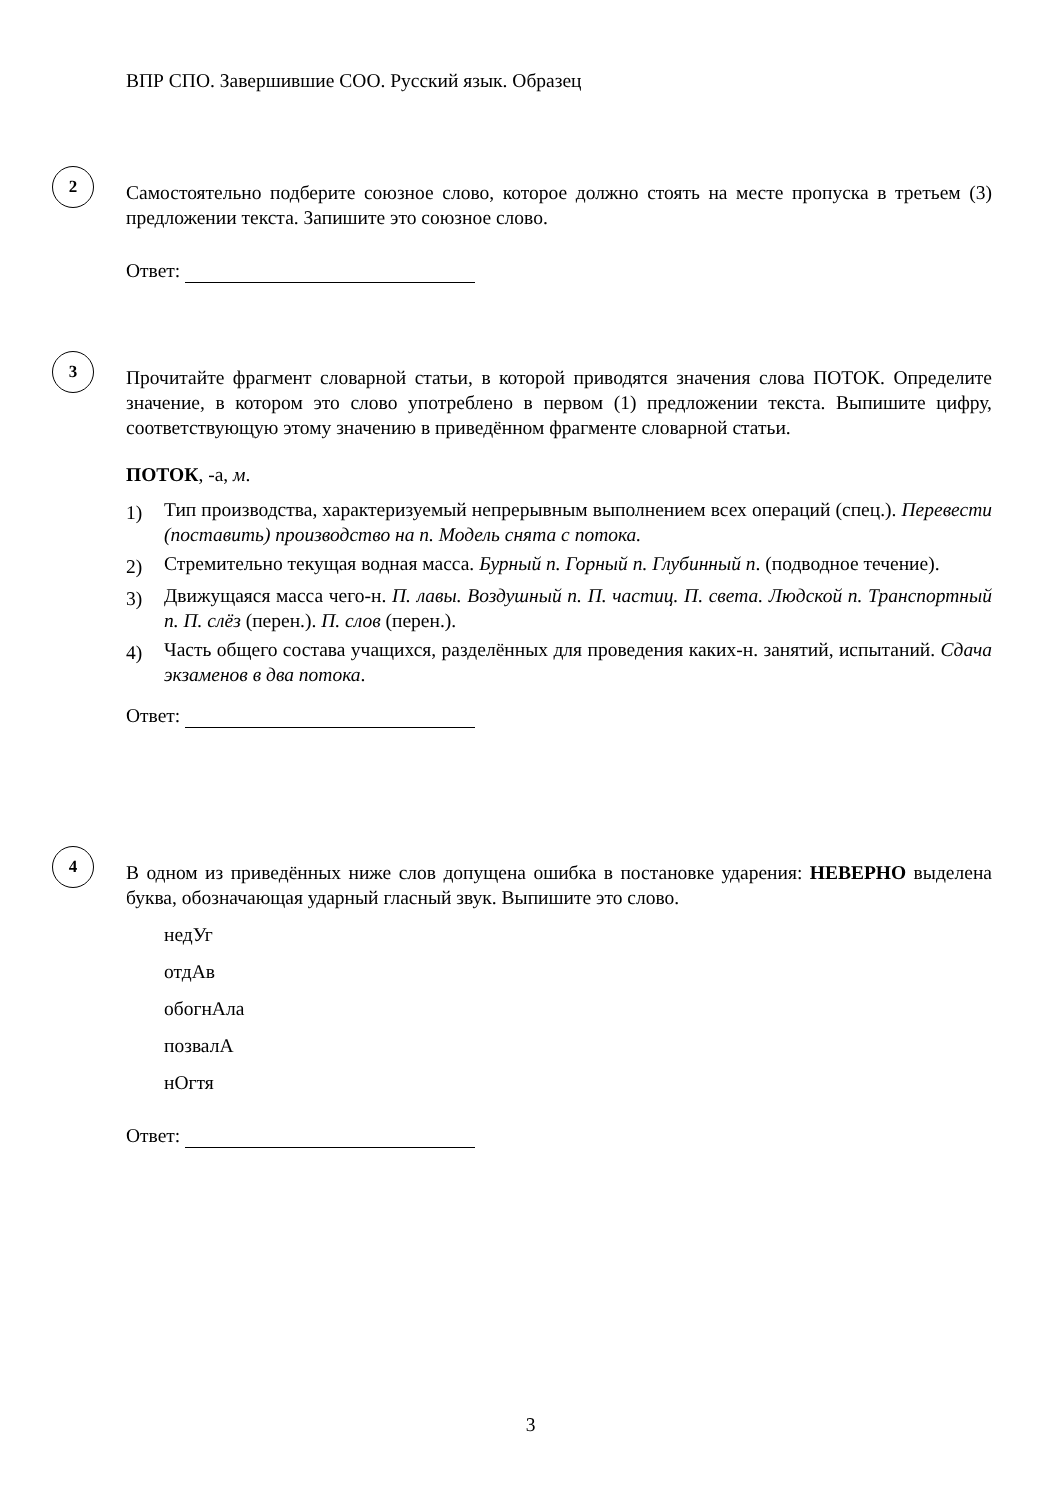ВПР СПО. Завершившие СОО. Русский язык. Образец
2
Самостоятельно подберите союзное слово, которое должно стоять на месте пропуска в третьем (3) предложении текста. Запишите это союзное слово.
Ответ:
3
Прочитайте фрагмент словарной статьи, в которой приводятся значения слова ПОТОК. Определите значение, в котором это слово употреблено в первом (1) предложении текста. Выпишите цифру, соответствующую этому значению в приведённом фрагменте словарной статьи.
ПОТОК, -а, м.
1) Тип производства, характеризуемый непрерывным выполнением всех операций (спец.). Перевести (поставить) производство на п. Модель снята с потока.
2) Стремительно текущая водная масса. Бурный п. Горный п. Глубинный п. (подводное течение).
3) Движущаяся масса чего-н. П. лавы. Воздушный п. П. частиц. П. света. Людской п. Транспортный п. П. слёз (перен.). П. слов (перен.).
4) Часть общего состава учащихся, разделённых для проведения каких-н. занятий, испытаний. Сдача экзаменов в два потока.
Ответ:
4
В одном из приведённых ниже слов допущена ошибка в постановке ударения: НЕВЕРНО выделена буква, обозначающая ударный гласный звук. Выпишите это слово.
недУг
отдАв
обогнАла
позвалА
нОгтя
Ответ:
3